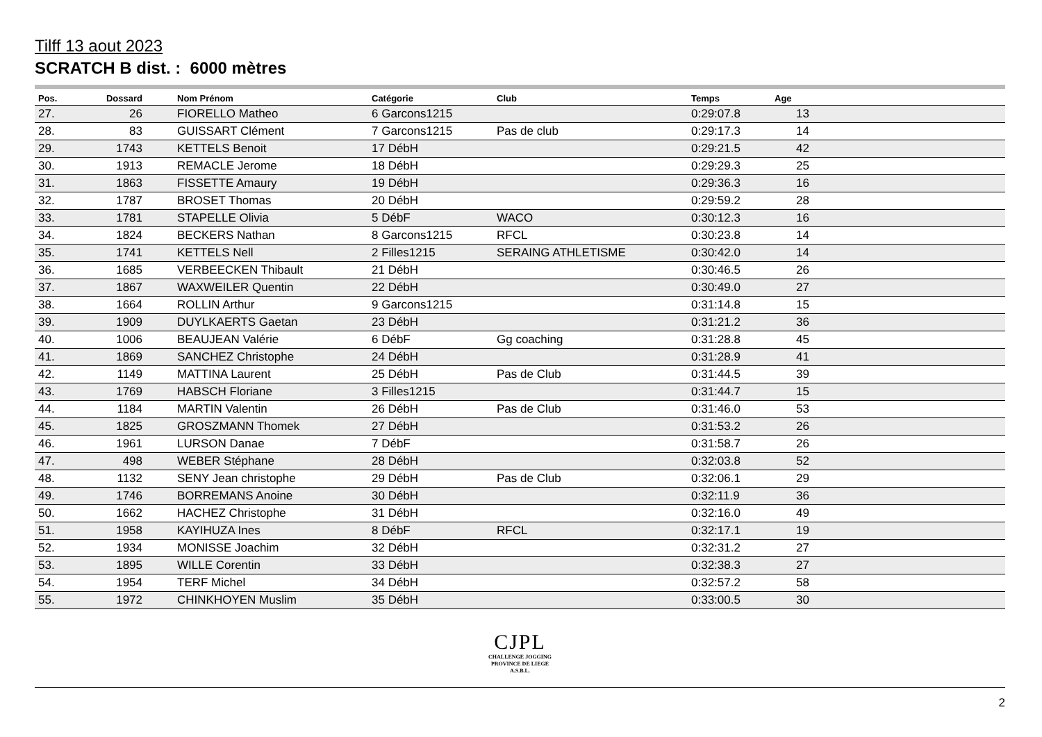Tilff 13 aout 2023
SCRATCH B dist. : 6000 mètres
| Pos. | Dossard | Nom Prénom | Catégorie | Club | Temps | Age | |
| --- | --- | --- | --- | --- | --- | --- | --- |
| 27. | 26 | FIORELLO Matheo | 6 Garcons1215 | | 0:29:07.8 | 13 | |
| 28. | 83 | GUISSART Clément | 7 Garcons1215 | Pas de club | 0:29:17.3 | 14 | |
| 29. | 1743 | KETTELS Benoit | 17 DébH | | 0:29:21.5 | 42 | |
| 30. | 1913 | REMACLE Jerome | 18 DébH | | 0:29:29.3 | 25 | |
| 31. | 1863 | FISSETTE Amaury | 19 DébH | | 0:29:36.3 | 16 | |
| 32. | 1787 | BROSET Thomas | 20 DébH | | 0:29:59.2 | 28 | |
| 33. | 1781 | STAPELLE Olivia | 5 DébF | WACO | 0:30:12.3 | 16 | |
| 34. | 1824 | BECKERS Nathan | 8 Garcons1215 | RFCL | 0:30:23.8 | 14 | |
| 35. | 1741 | KETTELS Nell | 2 Filles1215 | SERAING ATHLETISME | 0:30:42.0 | 14 | |
| 36. | 1685 | VERBEECKEN Thibault | 21 DébH | | 0:30:46.5 | 26 | |
| 37. | 1867 | WAXWEILER Quentin | 22 DébH | | 0:30:49.0 | 27 | |
| 38. | 1664 | ROLLIN Arthur | 9 Garcons1215 | | 0:31:14.8 | 15 | |
| 39. | 1909 | DUYLKAERTS Gaetan | 23 DébH | | 0:31:21.2 | 36 | |
| 40. | 1006 | BEAUJEAN Valérie | 6 DébF | Gg coaching | 0:31:28.8 | 45 | |
| 41. | 1869 | SANCHEZ Christophe | 24 DébH | | 0:31:28.9 | 41 | |
| 42. | 1149 | MATTINA Laurent | 25 DébH | Pas de Club | 0:31:44.5 | 39 | |
| 43. | 1769 | HABSCH Floriane | 3 Filles1215 | | 0:31:44.7 | 15 | |
| 44. | 1184 | MARTIN Valentin | 26 DébH | Pas de Club | 0:31:46.0 | 53 | |
| 45. | 1825 | GROSZMANN Thomek | 27 DébH | | 0:31:53.2 | 26 | |
| 46. | 1961 | LURSON Danae | 7 DébF | | 0:31:58.7 | 26 | |
| 47. | 498 | WEBER Stéphane | 28 DébH | | 0:32:03.8 | 52 | |
| 48. | 1132 | SENY Jean christophe | 29 DébH | Pas de Club | 0:32:06.1 | 29 | |
| 49. | 1746 | BORREMANS Anoine | 30 DébH | | 0:32:11.9 | 36 | |
| 50. | 1662 | HACHEZ Christophe | 31 DébH | | 0:32:16.0 | 49 | |
| 51. | 1958 | KAYIHUZA Ines | 8 DébF | RFCL | 0:32:17.1 | 19 | |
| 52. | 1934 | MONISSE Joachim | 32 DébH | | 0:32:31.2 | 27 | |
| 53. | 1895 | WILLE Corentin | 33 DébH | | 0:32:38.3 | 27 | |
| 54. | 1954 | TERF Michel | 34 DébH | | 0:32:57.2 | 58 | |
| 55. | 1972 | CHINKHOYEN Muslim | 35 DébH | | 0:33:00.5 | 30 | |
CJPL
CHALLENGE JOGGING
PROVINCE DE LIEGE
A.S.B.L.
2